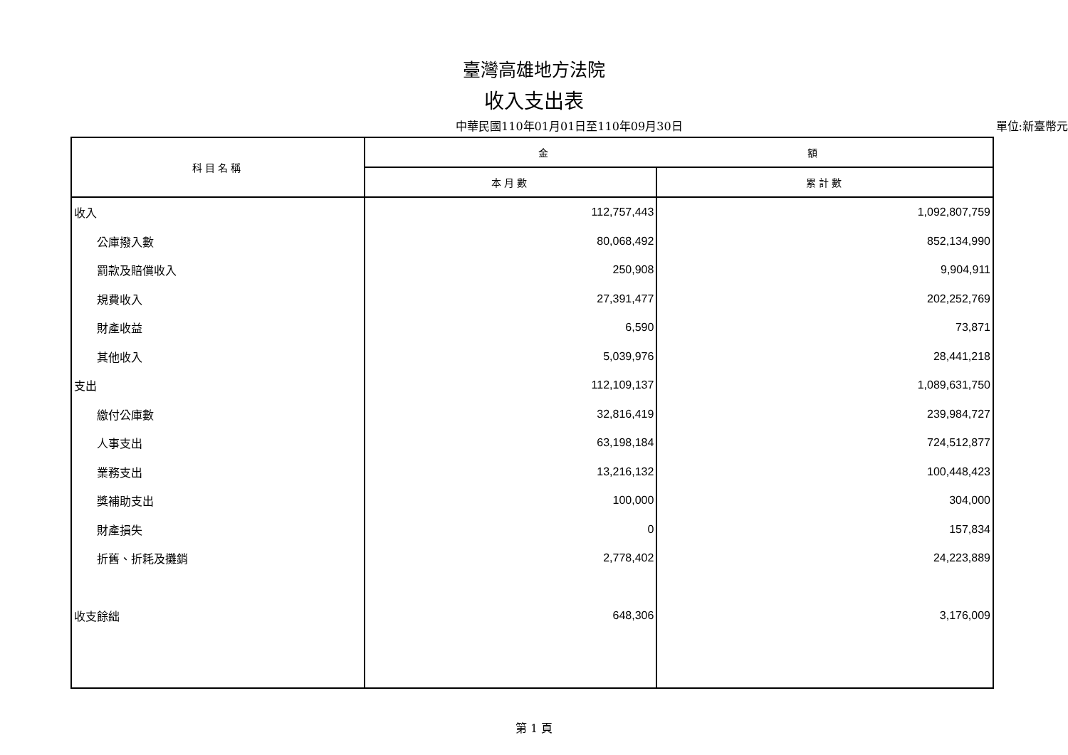臺灣高雄地方法院
收入支出表
中華民國110年01月01日至110年09月30日 單位:新臺幣元
| 科目名稱 | 金 額 | |
| --- | --- | --- |
| | 本月數 | 累計數 |
| 收入 | 112,757,443 | 1,092,807,759 |
| 公庫撥入數 | 80,068,492 | 852,134,990 |
| 罰款及賠償收入 | 250,908 | 9,904,911 |
| 規費收入 | 27,391,477 | 202,252,769 |
| 財產收益 | 6,590 | 73,871 |
| 其他收入 | 5,039,976 | 28,441,218 |
| 支出 | 112,109,137 | 1,089,631,750 |
| 繳付公庫數 | 32,816,419 | 239,984,727 |
| 人事支出 | 63,198,184 | 724,512,877 |
| 業務支出 | 13,216,132 | 100,448,423 |
| 獎補助支出 | 100,000 | 304,000 |
| 財產損失 | 0 | 157,834 |
| 折舊、折耗及攤銷 | 2,778,402 | 24,223,889 |
| 收支餘絀 | 648,306 | 3,176,009 |
第 1 頁